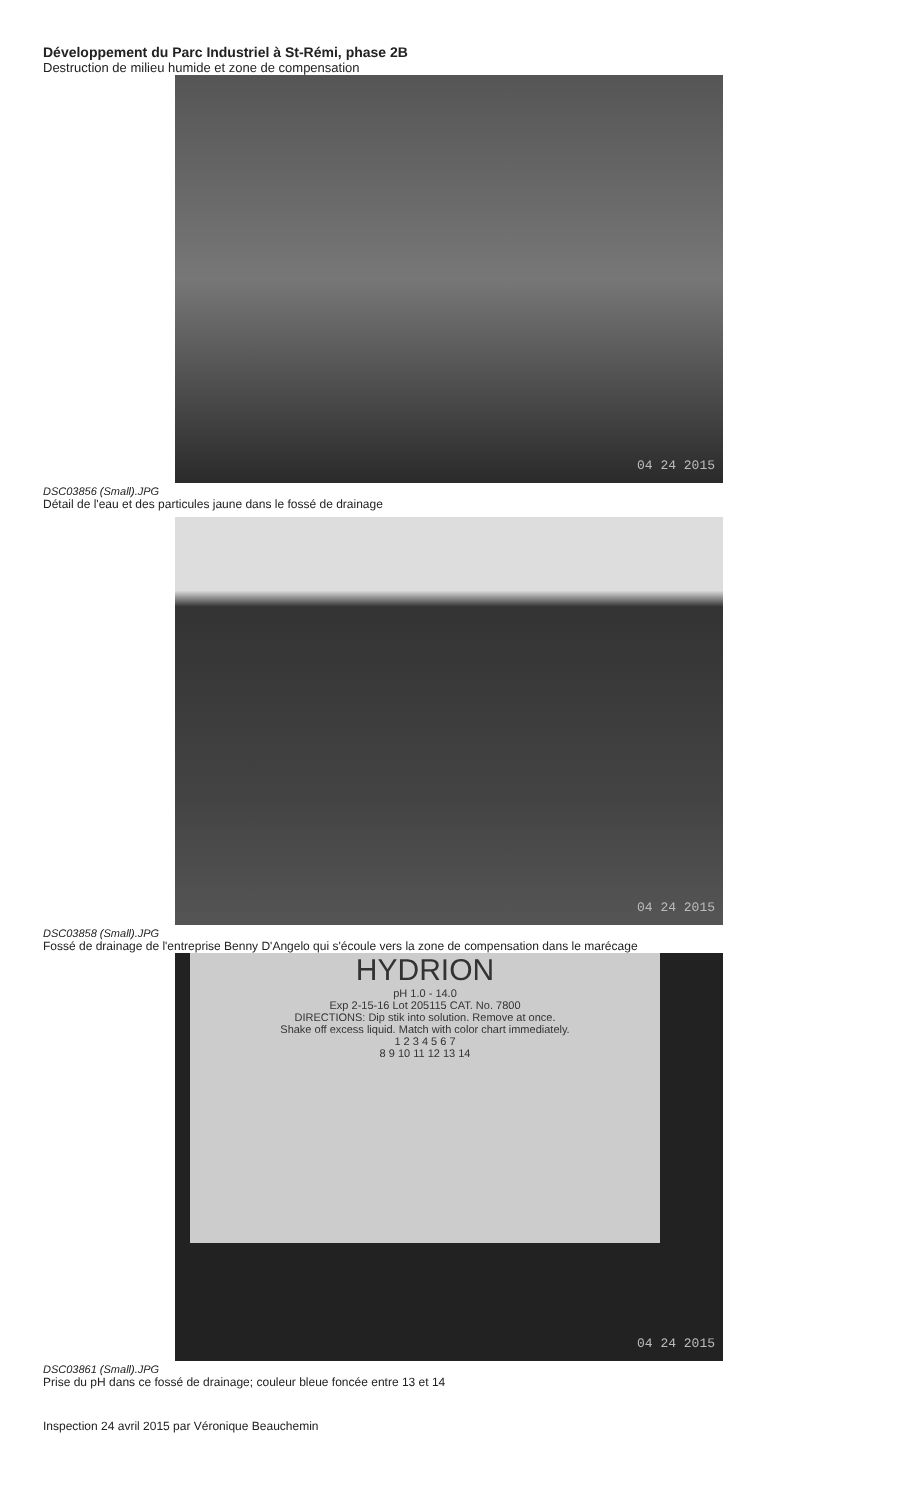Développement du Parc Industriel à St-Rémi, phase 2B
Destruction de milieu humide et zone de compensation
04 24 2015
DSC03856 (Small).JPG
Détail de l'eau et des particules jaune dans le fossé de drainage
04 24 2015
DSC03858 (Small).JPG
Fossé de drainage de l'entreprise Benny D'Angelo qui s'écoule vers la zone de compensation dans le marécage
HYDRION
pH 1.0 - 14.0
Exp 2-15-16 Lot 205115 CAT. No. 7800
DIRECTIONS: Dip stik into solution. Remove at once.
Shake off excess liquid. Match with color chart immediately.
1 2 3 4 5 6 7
8 9 10 11 12 13 14
04 24 2015
DSC03861 (Small).JPG
Prise du pH dans ce fossé de drainage; couleur bleue foncée entre 13 et 14
Inspection 24 avril 2015 par Véronique Beauchemin